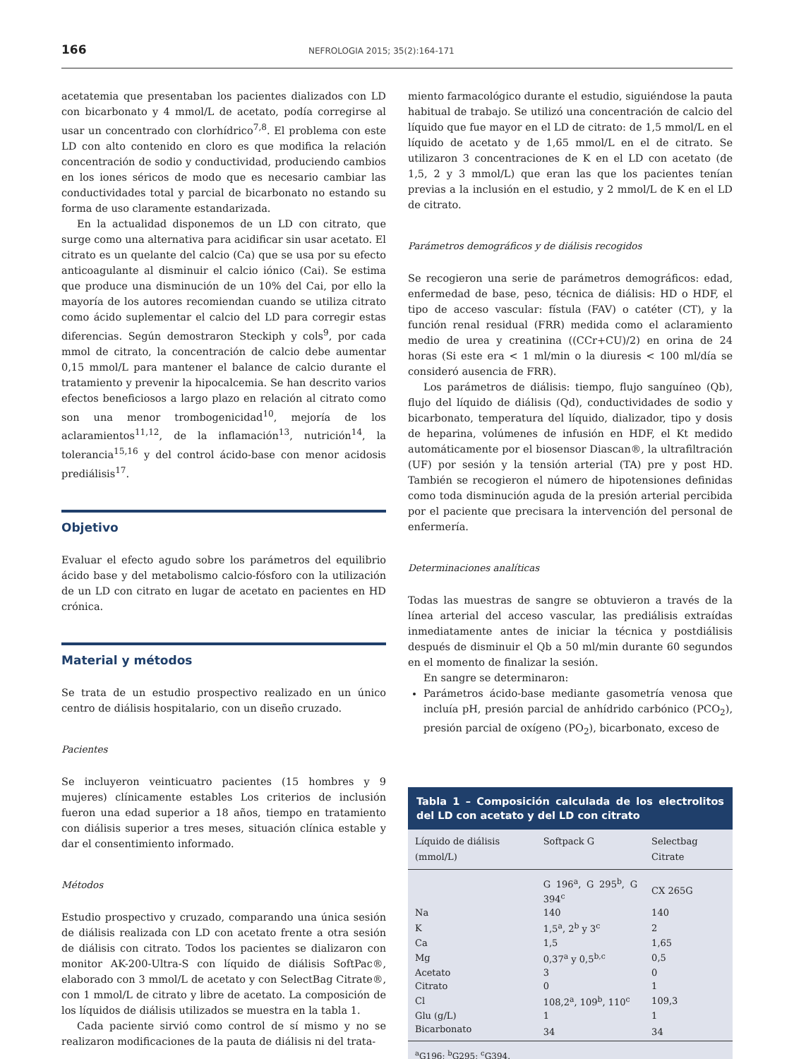166 NEFROLOGIA 2015; 35(2):164-171
acetatemia que presentaban los pacientes dializados con LD con bicarbonato y 4 mmol/L de acetato, podía corregirse al usar un concentrado con clorhídrico<sup>7,8</sup>. El problema con este LD con alto contenido en cloro es que modifica la relación concentración de sodio y conductividad, produciendo cambios en los iones séricos de modo que es necesario cambiar las conductividades total y parcial de bicarbonato no estando su forma de uso claramente estandarizada.
En la actualidad disponemos de un LD con citrato, que surge como una alternativa para acidificar sin usar acetato. El citrato es un quelante del calcio (Ca) que se usa por su efecto anticoagulante al disminuir el calcio iónico (Cai). Se estima que produce una disminución de un 10% del Cai, por ello la mayoría de los autores recomiendan cuando se utiliza citrato como ácido suplementar el calcio del LD para corregir estas diferencias. Según demostraron Steckiph y cols<sup>9</sup>, por cada mmol de citrato, la concentración de calcio debe aumentar 0,15 mmol/L para mantener el balance de calcio durante el tratamiento y prevenir la hipocalcemia. Se han descrito varios efectos beneficiosos a largo plazo en relación al citrato como son una menor trombogenicidad<sup>10</sup>, mejoría de los aclaramientos<sup>11,12</sup>, de la inflamación<sup>13</sup>, nutrición<sup>14</sup>, la tolerancia<sup>15,16</sup> y del control ácido-base con menor acidosis prediálisis<sup>17</sup>.
Objetivo
Evaluar el efecto agudo sobre los parámetros del equilibrio ácido base y del metabolismo calcio-fósforo con la utilización de un LD con citrato en lugar de acetato en pacientes en HD crónica.
Material y métodos
Se trata de un estudio prospectivo realizado en un único centro de diálisis hospitalario, con un diseño cruzado.
Pacientes
Se incluyeron veinticuatro pacientes (15 hombres y 9 mujeres) clínicamente estables Los criterios de inclusión fueron una edad superior a 18 años, tiempo en tratamiento con diálisis superior a tres meses, situación clínica estable y dar el consentimiento informado.
Métodos
Estudio prospectivo y cruzado, comparando una única sesión de diálisis realizada con LD con acetato frente a otra sesión de diálisis con citrato. Todos los pacientes se dializaron con monitor AK-200-Ultra-S con líquido de diálisis SoftPac®, elaborado con 3 mmol/L de acetato y con SelectBag Citrate®, con 1 mmol/L de citrato y libre de acetato. La composición de los líquidos de diálisis utilizados se muestra en la tabla 1.
Cada paciente sirvió como control de sí mismo y no se realizaron modificaciones de la pauta de diálisis ni del trata-
miento farmacológico durante el estudio, siguiéndose la pauta habitual de trabajo. Se utilizó una concentración de calcio del líquido que fue mayor en el LD de citrato: de 1,5 mmol/L en el líquido de acetato y de 1,65 mmol/L en el de citrato. Se utilizaron 3 concentraciones de K en el LD con acetato (de 1,5, 2 y 3 mmol/L) que eran las que los pacientes tenían previas a la inclusión en el estudio, y 2 mmol/L de K en el LD de citrato.
Parámetros demográficos y de diálisis recogidos
Se recogieron una serie de parámetros demográficos: edad, enfermedad de base, peso, técnica de diálisis: HD o HDF, el tipo de acceso vascular: fístula (FAV) o catéter (CT), y la función renal residual (FRR) medida como el aclaramiento medio de urea y creatinina ((CCr+CU)/2) en orina de 24 horas (Si este era < 1 ml/min o la diuresis < 100 ml/día se consideró ausencia de FRR).
Los parámetros de diálisis: tiempo, flujo sanguíneo (Qb), flujo del líquido de diálisis (Qd), conductividades de sodio y bicarbonato, temperatura del líquido, dializador, tipo y dosis de heparina, volúmenes de infusión en HDF, el Kt medido automáticamente por el biosensor Diascan®, la ultrafiltración (UF) por sesión y la tensión arterial (TA) pre y post HD. También se recogieron el número de hipotensiones definidas como toda disminución aguda de la presión arterial percibida por el paciente que precisara la intervención del personal de enfermería.
Determinaciones analíticas
Todas las muestras de sangre se obtuvieron a través de la línea arterial del acceso vascular, las prediálisis extraídas inmediatamente antes de iniciar la técnica y postdiálisis después de disminuir el Qb a 50 ml/min durante 60 segundos en el momento de finalizar la sesión.
En sangre se determinaron:
Parámetros ácido-base mediante gasometría venosa que incluía pH, presión parcial de anhídrido carbónico (PCO<sub>2</sub>), presión parcial de oxígeno (PO<sub>2</sub>), bicarbonato, exceso de
Tabla 1 – Composición calculada de los electrolitos del LD con acetato y del LD con citrato
| Líquido de diálisis (mmol/L) | Softpack G | Selectbag Citrate |
| --- | --- | --- |
| | G 196<sup>a</sup>, G 295<sup>b</sup>, G 394<sup>c</sup> | CX 265G |
| Na | 140 | 140 |
| K | 1,5<sup>a</sup>, 2<sup>b</sup> y 3<sup>c</sup> | 2 |
| Ca | 1,5 | 1,65 |
| Mg | 0,37<sup>a</sup> y 0,5<sup>b,c</sup> | 0,5 |
| Acetato | 3 | 0 |
| Citrato | 0 | 1 |
| Cl | 108,2<sup>a</sup>, 109<sup>b</sup>, 110<sup>c</sup> | 109,3 |
| Glu (g/L) | 1 | 1 |
| Bicarbonato | 34 | 34 |
<sup>a</sup> G196; <sup>b</sup>G295; <sup>c</sup>G394.